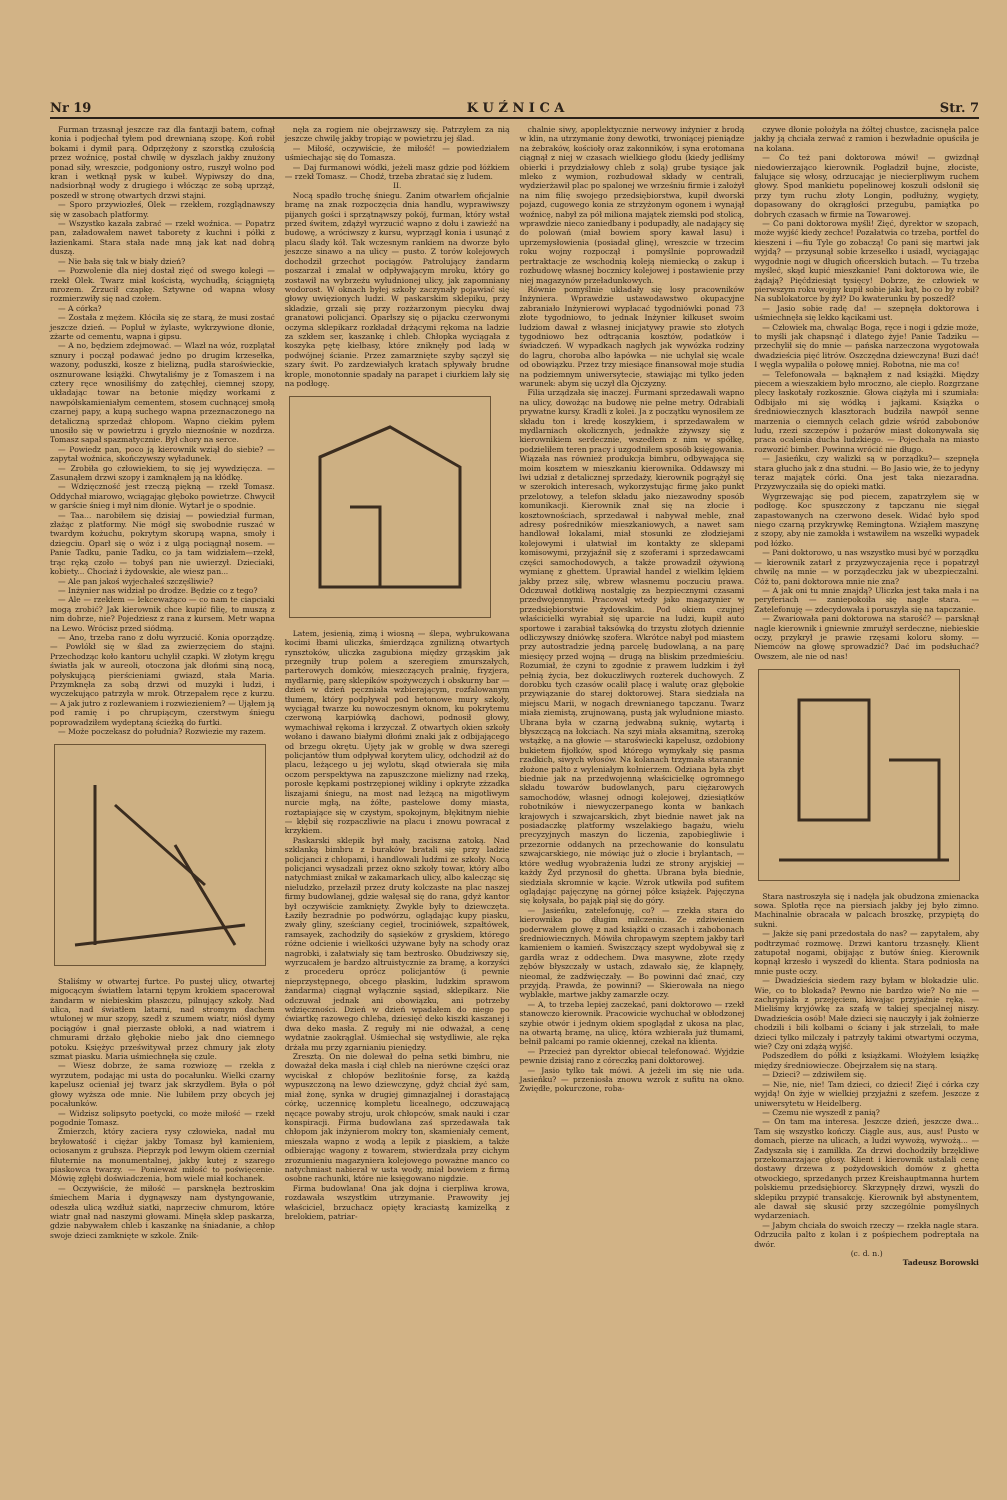Nr 19 K U Ź N I C A Str. 7
Furman trzasnął jeszcze raz dla fantazji batem, cofnął konia i podjechał tyłem pod drewnianą szopę. Koń robił bokami i dymił parą. Odprzężony z szorstką czułością przez woźnicę, postał chwilę w dyszlach jakby znużony ponad siły, wreszcie, podgoniony ostro, ruszył wolno pod kran i wetknął pysk w kubeł. Wypiwszy do dna, nadsiorbnął wody z drugiego i włócząc ze sobą uprząż, poszedł w stronę otwartych drzwi stajni.
— Sporo przywiozłeś, Olek — rzekłem, rozglądnawszy się w zasobach platformy.
— Wszystko kazała zabrać — rzekł woźnica. — Popatrz pan, załadowałem nawet taborety z kuchni i półki z łazienkami. Stara stała nade mną jak kat nad dobrą duszą.
— Nie bała się tak w biały dzień?
— Pozwolenie dla niej dostał zięć od swego kolegi — rzekł Olek. Twarz miał kościstą, wychudłą, ściągniętą mrozem. Zrzucił czapkę. Sztywne od wapna włosy rozmierzwiły się nad czołem.
— A córka?
— Została z mężem. Kłóciła się ze starą, że musi zostać jeszcze dzień. — Popluł w żylaste, wykrzywione dłonie, zżarte od cementu, wapna i gipsu.
— A no, będziem zdejmować. — Wlazł na wóz, rozplątał sznury i począł podawać jedno po drugim krzesełka, wazony, poduszki, kosze z bielizną, pudła staroświeckie, osznurowane książki. Chwytaliśmy je z Tomaszem i na cztery ręce wnosiliśmy do zatęchłej, ciemnej szopy, układając towar na betonie między workami z nawpółskamieniałym cementem, stosem cuchnącej smołą czarnej papy, a kupą suchego wapna przeznaczonego na detaliczną sprzedaż chłopom. Wapno ciekim pyłem unosiło się w powietrzu i gryzło nieznośnie w nozdrza. Tomasz sapał spazmatycznie. Był chory na serce.
— Powiedz pan, poco ją kierownik wziął do siebie? — zapytał woźnica, skończywszy wyładunek.
— Zrobiła go człowiekiem, to się jej wywdzięcza. — Zasunąłem drzwi szopy i zamknąłem ją na kłódkę.
— Wdzięczność jest rzeczą piękną — rzekł Tomasz. Oddychał miarowo, wciągając głęboko powietrze. Chwycił w garście śnieg i mył nim dłonie. Wytarł je o spodnie.
— Taa... narobiłem się dzisiaj — powiedział furman, złażąc z platformy. Nie mógł się swobodnie ruszać w twardym kożuchu, pokrytym skorupą wapna, smoły i dziegciu. Oparł się o wóz i z ulgą pociągnął nosem. — Panie Tadku, panie Tadku, co ja tam widziałem—rzekł, trąc ręką czoło — tobyś pan nie uwierzył. Dzieciaki, kobiety... Chociaż i żydowskie, ale wiesz pan...
— Ale pan jakoś wyjechałeś szczęśliwie?
— Inżynier nas widział po drodze. Będzie co z tego?
— Ale — rzekłem — lekceważąco — co nam te ciapciaki mogą zrobić? Jak kierownik chce kupić filię, to muszą z nim dobrze, nie? Pojedziesz z rana z kursem. Metr wapna na Lewo. Wrócisz przed siódmą.
— Ano, trzeba rano z dołu wyrzucić. Konia oporządzę. — Powlókł się w ślad za zwierzęciem do stajni. Przechodząc koło kantoru uchylił czapki. W złotym kręgu światła jak w aureoli, otoczona jak dłońmi siną nocą, połyskującą pierścieniami gwiazd, stała Maria. Przymknęła za sobą drzwi od muzyki i ludzi, i wyczekująco patrzyła w mrok. Otrzepałem ręce z kurzu. — A jak jutro z rozlewaniem i rozwiezieniem? — Ująłem ją pod ramię i po chrupiącym, czerstwym śniegu poprowadziłem wydeptaną ścieżką do furtki.
— Może poczekasz do południa? Rozwiezie my razem.
Staliśmy w otwartej furtce. Po pustej ulicy, otwartej migocącym światłem latarni tępym krokiem spacerował żandarm w niebieskim płaszczu, pilnujący szkoły. Nad ulica, nad światłem latarni, nad stromym dachem wtulonej w mur szopy, szedł z szumem wiatr, niósł dymy pociągów i gnał pierzaste obłoki, a nad wiatrem i chmurami drżało głębokie niebo jak dno ciemnego potoku. Księżyc prześwitywał przez chmury jak złoty szmat piasku. Maria uśmiechnęła się czule.
— Wiesz dobrze, że sama rozwiozę — rzekła z wyrzutem, podając mi usta do pocałunku. Wielki czarny kapelusz ocieniał jej twarz jak skrzydłem. Była o pół głowy wyższa ode mnie. Nie lubiłem przy obcych jej pocałunków.
— Widzisz solipsyto poetycki, co może miłość — rzekł pogodnie Tomasz.
Zmierzch, który zaciera rysy człowieka, nadał mu bryłowatość i ciężar jakby Tomasz był kamieniem, ociosanym z grubsza. Pieprzyk pod lewym okiem czerniał filuternie na monumentalnej, jakby kutej z szarego piaskowca twarzy. — Ponieważ miłość to poświęcenie. Mówię zgłębi doświadczenia, bom wiele miał kochanek.
— Oczywiście, że miłość — parsknęła beztroskim śmiechem Maria i dygnąwszy nam dystyngowanie, odeszła ulicą wzdłuż siatki, naprzeciw chmurom, które wiatr gnał nad naszymi głowami. Minęła sklep paskarza, gdzie nabywałem chleb i kaszankę na śniadanie, a chłop swoje dzieci zamknięte w szkole. Znik-
nęła za rogiem nie obejrzawszy się. Patrzyłem za nią jeszcze chwilę jakby tropiąc w powietrzu jej ślad.
— Miłość, oczywiście, że miłość! — powiedziałem uśmiechając się do Tomasza.
— Daj furmanowi wódki, jeżeli masz gdzie pod łóżkiem — rzekł Tomasz. — Chodź, trzeba zbratać się z ludem.
II.
Nocą spadło trochę śniegu. Zanim otwarłem oficjalnie bramę na znak rozpoczęcia dnia handlu, wyprawiwszy pijanych gości i sprzątnąwszy pokój, furman, który wstał przed świtem, zdążył wyrzucić wapno z dołu i zawieźć na budowę, a wróciwszy z kursu, wyprzągł konia i usunąć z placu ślady kół. Tak wczesnym rankiem na dworze było jeszcze sinawo a na ulicy — pusto. Z torów kolejowych dochodził grzechot pociągów. Patrolujący żandarm poszarzał i zmalał w odpływającym mroku, który go zostawił na wybrzeżu wyludnionej ulicy, jak zapomniany wodorost. W oknach byłej szkoły zaczynały pojawiać się głowy uwięzionych ludzi. W paskarskim sklepiku, przy skladzie, grzali się przy rozżarzonym piecyku dwaj granatowi policjanci. Oparłszy się o pijacku czerwonymi oczyma sklepikarz rozkładał drżącymi rękoma na ladzie za szkłem ser, kaszankę i chleb. Chłopka wyciągała z koszyka pętę kiełbasy, które zniknęły pod ladą w podwójnej ścianie. Przez zamarznięte szyby sączył się szary świt. Po zardzewiałych kratach spływały brudne krople, monotonnie spadały na parapet i ciurkiem lały się na podłogę.
Latem, jesienią, zimą i wiosną — ślepa, wybrukowana kocimi łbami uliczka, śmierdząca zgnilizną otwartych rynsztoków, uliczka zagubiona między grząskim jak przegniły trup polem a szeregiem zmurszałych, parterowych domków, mieszczących pralnię, fryzjera, mydlarnię, parę sklepików spożywczych i obskurny bar — dzień w dzień pęczniała wzbierającym, rozfalowanym tłumem, który podpływał pod betonowe mury szkoły, wyciągał twarze ku nowoczesnym oknom, ku pokrytemu czerwoną karpiówką dachowi, podnosił głowy, wymachiwał rękoma i krzyczał. Z otwartych okien szkoły wołano i dawano białymi dłońmi znaki jak z odbijającego od brzegu okrętu. Ujęty jak w groblę w dwa szeregi policjantów tłum odpływał korytem ulicy, odchodził aż do placu, leżącego u jej wylotu, skąd otwierała się miła oczom perspektywa na zapuszczone mielizny nad rzeką, porosłe kępkami postrzępionej wikliny i opkryte zżzadka liszajami śniegu, na most nad leżącą na migotliwym nurcie mgłą, na żółte, pastelowe domy miasta, roztapiające się w czystym, spokojnym, błękitnym niebie — kłębił się rozpaczliwie na placu i znowu powracał z krzykiem.
Paskarski sklepik był mały, zaciszna zatoką. Nad szklanką bimbru z buraków bratali się przy ladzie policjanci z chłopami, i handlowali ludźmi ze szkoły. Nocą policjanci wysadzali przez okno szkoły towar, który albo natychmiast znikał w zakamarkach ulicy, albo kalecząc się nieludzko, przełaził przez druty kolczaste na plac naszej firmy budowlanej, gdzie wałęsał się do rana, gdyż kantor był oczywiście zamknięty. Zwykle były to dziewczęta. Łaziły bezradnie po podwórzu, oglądając kupy piasku, zwały gliny, sześciany cegieł, trociniówek, szpałtówek, ramsayek, zachodziły do sąsieków z gryskiem, którego różne odcienie i wielkości używane były na schody oraz nagrobki, i załatwiały się tam beztrosko. Obudziwszy się, wyrzucałem je bardzo altruistycznie za bramę, a korzyści z procederu oprócz policjantów (i pewnie nieprzystępnego, obcego płaskim, ludzkim sprawom żandarma) ciągnął wyłącznie sąsiad, sklepikarz. Nie odczuwał jednak ani obowiązku, ani potrzeby wdzięczności. Dzień w dzień wpadałem do niego po ćwiartkę razowego chleba, dziesięć deko kiszki kaszanej i dwa deko masła. Z reguły mi nie odważał, a cenę wydatnie zaokrąglał. Uśmiechał się wstydliwie, ale ręka drżała mu przy zgarnianiu pieniędzy.
Zresztą. On nie dolewał do pełna setki bimbru, nie doważał deka masła i ciął chleb na nierówne części oraz wyciskał z chłopów bezlitośnie forsę, za każdą wypuszczoną na lewo dziewczynę, gdyż chciał żyć sam, miał żonę, synka w drugiej gimnazjalnej i dorastającą córkę, uczennicę kompletu licealnego, odczuwającą nęcące powaby stroju, urok chłopców, smak nauki i czar konspiracji. Firma budowlana zaś sprzedawała tak chłopom jak inżynierom mokry ton, skamieniały cement, mieszała wapno z wodą a lepik z piaskiem, a także odbierając wagony z towarem, stwierdzała przy cichym zrozumieniu magazyniera kolejowego poważne manco co natychmiast nabierał w usta wody, miał bowiem z firmą osobne rachunki, które nie księgowano nigdzie.
Firma budowlana! Ona jak dojna i cierpliwa krowa, rozdawała wszystkim utrzymanie. Prawowity jej właściciel, brzuchacz opięty kraciastą kamizelką z brelokiem, patriar-
chalnie siwy, apoplektycznie nerwowy inżynier z brodą w klin, na utrzymanie żony dewotki, trwoniącej pieniądze na żebraków, kościoły oraz zakonników, i syna erotomana ciągnął z niej w czasach wielkiego głodu (kiedy jedliśmy obierki i przydziałowy chleb z solą) grube tysiące jak mleko z wymion, rozbudował składy w centrali, wydzierżawił plac po spalonej we wrześniu firmie i założył na nim filię swojego przedsiębiorstwa, kupił dworski pojazd, cugowego konia ze strzyżonym ogonem i wynajął woźnicę, nabył za pół miliona majątek ziemski pod stolicą, wprawdzie nieco zaniedbany i podupadły, ale nadający się do polowań (miał bowiem spory kawał lasu) i uprzemysłowienia (posiadał glinę), wreszcie w trzecim roku wojny rozpoczął i pomyślnie poprowadził pertraktacje ze wschodnią koleją niemiecką o zakup i rozbudowę własnej bocznicy kolejowej i postawienie przy niej magazynów przeładunkowych.
Równie pomyślnie układały się losy pracowników Inżyniera. Wprawdzie ustawodawstwo okupacyjne zabraniało Inżynierowi wypłacać tygodniówki ponad 73 złote tygodniowo, to jednak Inżynier kilkuset swoim ludziom dawał z własnej inicjatywy prawie sto złotych tygodniowo bez odtrącania kosztów, podatków i świadczeń. W wypadkach nagłych jak wywózka rodziny do lagru, choroba albo łapówka — nie uchylał się wcale od obowiązku. Przez trzy miesiące finansował moje studia na podziemnym uniwersytecie, stawiając mi tylko jeden warunek: abym się uczył dla Ojczyzny.
Filia urządzała się inaczej. Furmani sprzedawali wapno na ulicy, dowożąc na budowę nie pełne metry. Odrabiali prywatne kursy. Kradli z kolei. Ja z początku wynosiłem ze składu ton i kredę koszykiem, i sprzedawałem w mydlarniach okolicznych, jednakże zżywszy się z kierownikiem serdecznie, wszedłem z nim w spółkę, podzieliłem teren pracy i uzgodniłem sposób księgowania. Wiązała nas również produkcja bimbru, odbywająca się moim kosztem w mieszkaniu kierownika. Oddawszy mi lwi udział z detalicznej sprzedaży, kierownik pogrążył się w szerokich interesach, wykorzystując firmę jako punkt przelotowy, a telefon składu jako niezawodny sposób komunikacji. Kierownik znał się na złocie i kosztownościach, sprzedawał i nabywał meble, znał adresy pośredników mieszkaniowych, a nawet sam handlował lokalami, miał stosunki ze złodziejami kolejowymi i ułatwiał im kontakty ze sklepami komisowymi, przyjaźnił się z szoferami i sprzedawcami części samochodowych, a także prowadził ożywioną wymianę z ghettem. Uprawiał handel z wielkim lękiem jakby przez siłę, wbrew własnemu poczuciu prawa. Odczuwał dotkliwą nostalgię za bezpiecznymi czasami przedwojennymi. Pracował wtedy jako magazynier w przedsiębiorstwie żydowskim. Pod okiem czujnej właścicielki wyrabiał się uparcie na ludzi, kupił auto sportowe i zarabiał taksówką do trzystu złotych dziennie odliczywszy dniówkę szofera. Wkrótce nabył pod miastem przy autostradzie jedną parcelę budowlaną, a na parę miesięcy przed wojną — drugą na bliskim przedmieściu. Rozumiał, że czyni to zgodnie z prawem ludzkim i żył pełnią życia, bez dokuczliwych rozterek duchowych. Z dorobku tych czasów ocalił placę i walutę oraz głębokie przywiązanie do starej doktorowej. Stara siedziała na miejscu Marii, w nogach drewnianego tapczanu. Twarz miała ziemistą, zrujnowaną, pustą jak wyludnione miasto. Ubrana była w czarną jedwabną suknię, wytartą i błyszczącą na łokciach. Na szyi miała aksamitną, szeroką wstążkę, a na głowie — staroświecki kapelusz, ozdobiony bukietem fijołków, spod którego wymykały się pasma rzadkich, siwych włosów. Na kolanach trzymała starannie złożone palto z wyleniałym kołnierzem. Odziana była zbyt biednie jak na przedwojenną właścicielkę ogromnego składu towarów budowlanych, paru ciężarowych samochodów, własnej odnogi kolejowej, dziesiątków robotników i niewyczerpanego konta w bankach krajowych i szwajcarskich, zbyt biednie nawet jak na posiadaczkę platformy wszelakiego bagażu, wielu precyzyjnych maszyn do liczenia, zapobiegliwie i przezornie oddanych na przechowanie do konsulatu szwajcarskiego, nie mówiąc już o złocie i brylantach, — które według wyobrażenia ludzi ze strony aryjskiej — każdy Żyd przynosił do ghetta. Ubrana była biednie, siedziała skromnie w kącie. Wzrok utkwiła pod sufitem oglądając pajęczynę na górnej półce książek. Pajęczyna się kołysała, bo pająk piął się do góry.
— Jasieńku, zatelefonuję, co? — rzekła stara do kierownika po długim milczeniu. Ze zdziwieniem poderwałem głowę z nad książki o czasach i zabobonach średniowiecznych. Mówiła chropawym szeptem jakby tarł kamieniem o kamień. Świszczący szept wydobywał się z gardła wraz z oddechem. Dwa masywne, złote rzędy zębów błyszczały w ustach, zdawało się, że klapnęły, nieomal, że zadźwięczały. — Bo powinni dać znać, czy przyjdą. Prawda, że powinni? — Skierowała na niego wyblakłe, martwe jakby zamarzłe oczy.
— A, to trzeba lepiej zaczekać, pani doktorowo — rzekł stanowczo kierownik. Pracowicie wychuchał w obłodzonej szybie otwór i jednym okiem spoglądał z ukosa na plac, na otwartą bramę, na ulicę, która wzbierała już tłumami, bełnił palcami po ramie okiennej, czekał na klienta.
— Przecież pan dyrektor obiecał telefonować. Wyjdzie pewnie dzisiaj rano z córeczką pani doktorowej.
— Jasio tylko tak mówi. A jeżeli im się nie uda. Jasieńku? — przeniosła znowu wzrok z sufitu na okno. Zwiędłe, pokurczone, roba-
czywe dłonie położyła na żółtej chustce, zacisnęła palce jakby ją chciała zerwać z ramion i bezwładnie opuściła je na kolana.
— Co też pani doktorowa mówi! — gwizdnął niedowierzająco kierownik. Pogładził bujne, złociste, falujące się włosy, odrzucając je niecierpliwym ruchem głowy. Spod mankietu popelinowej koszuli odsłonił się przy tym ruchu złoty Longin, podłużny, wygięty, dopasowany do okrągłości przegubu, pamiątka po dobrych czasach w firmie na Towarowej.
— Co pani doktorowa myśli! Zięć, dyrektor w szopach, może wyjść kiedy zechce! Pozałatwia co trzeba, portfel do kieszeni i —fiu Tyle go zobaczą! Co pani się martwi jak wyjdą? — przysunął sobie krzesełko i usiadł, wyciągając wygodnie nogi w długich oficerskich butach. — Tu trzeba myśleć, skąd kupić mieszkanie! Pani doktorowa wie, ile żądają? Pięćdziesiąt tysięcy! Dobrze, że człowiek w pierwszym roku wojny kupił sobie jaki kąt, bo co by robił? Na sublokatorce by żył? Do kwaterunku by poszedł?
— Jasio sobie radę da! — szepnęła doktorowa i uśmiechnęła się lekko kącikami ust.
— Człowiek ma, chwaląc Boga, ręce i nogi i gdzie może, to myśli jak chapsnąć i dlatego żyje! Panie Tadziku — przechylił się do mnie — pańska narzeczona wygotowała dwadzieścia pięć litrów. Oszczędna dziewczyna! Buzi dać! I węgla wypaliła o połowę mniej. Robotna, nie ma co!
— Telefonowała — bąknąłem z nad książki. Między piecem a wieszakiem było mroczno, ale ciepło. Rozgrzane plecy łaskotały rozkosznie. Głowa ciążyła mi i szumiała: Odbijało mi się wódką i jajkami. Książka o średniowiecznych klasztorach budziła nawpół senne marzenia o ciemnych celach gdzie wśród zabobonów ludu, rzezi szczepów i pożarów miast dokonywała się praca ocalenia ducha ludzkiego. — Pojechała na miasto rozwozić bimber. Powinna wrócić nie długo.
— Jasieńku, czy walizki są w porządku?— szepnęła stara głucho jak z dna studni. — Bo Jasio wie, że to jedyny teraz majątek córki. Ona jest taka niezaradna. Przyzwyczaiła się do opieki matki.
Wygrzewając się pod piecem, zapatrzyłem się w podłogę. Koc spuszczony z tapczanu nie sięgał zapastowanych na czerwono desek. Widać było spod niego czarną przykrywkę Remingtona. Wziąłem maszynę z szopy, aby nie zamokła i wstawiłem na wszelki wypadek pod łóżko.
— Pani doktorowo, u nas wszystko musi być w porządku — kierownik zatarł z przyzwyczajenia ręce i popatrzył chwilę na mnie — w porządeczku jak w ubezpieczalni. Cóż to, pani doktorowa mnie nie zna?
— A jak oni tu mnie znajdą? Uliczka jest taka mała i na peryferiach — zaniepokoiła się nagle stara. — Zatelefonuję — zdecydowała i poruszyła się na tapczanie.
— Zwariowała pani doktorowa na starość? — parsknął nagle kierownik i gniewnie zmrużył serdeczne, niebieskie oczy, przykrył je prawie rzęsami koloru słomy. — Niemców na głowę sprowadzić? Dać im podsłuchać? Owszem, ale nie od nas!
Stara nastroszyła się i nadęła jak obudzona zmienacka sowa. Splotła ręce na piersiach jakby jej było zimno. Machinalnie obracała w palcach broszkę, przypiętą do sukni.
— Jakże się pani przedostała do nas? — zapytałem, aby podtrzymać rozmowę. Drzwi kantoru trzasnęły. Klient zatupotał nogami, obijając z butów śnieg. Kierownik kopnął krzesło i wyszedł do klienta. Stara podniosła na mnie puste oczy.
— Dwadzieścia siedem razy byłam w blokadzie ulic. Wie, co to blokada? Pewno nie bardzo wie? No nie — zachrypiała z przejęciem, kiwając przyjaźnie ręką. — Mieliśmy kryjówkę za szafą w takiej specjalnej niszy. Dwadzieścia osób! Małe dzieci się nauczyły i jak żołnierze chodzili i bili kolbami o ściany i jak strzelali, to małe dzieci tylko milczały i patrzyły takimi otwartymi oczyma, wie? Czy oni zdążą wyjść.
Podszedłem do półki z książkami. Włożyłem książkę między średniowiecze. Obejrzałem się na starą.
— Dzieci? — zdziwiłem się.
— Nie, nie, nie! Tam dzieci, co dzieci! Zięć i córka czy wyjdą! On żyje w wielkiej przyjaźni z szefem. Jeszcze z uniwersytetu w Heidelberg.
— Czemu nie wyszedł z panią?
— On tam ma interesa. Jeszcze dzień, jeszcze dwa... Tam się wszystko kończy. Ciągle aus, aus, aus! Pusto w domach, pierze na ulicach, a ludzi wywożą, wywożą... — Zadyszała się i zamilkła. Za drzwi dochodziły brzękliwe przekomarzające głosy. Klient i kierownik ustalali cenę dostawy drzewa z pożydowskich domów z ghetta otwockiego, sprzedanych przez Kreishauptmanna hurtem polskiemu przedsiębiorcy. Skrzypnęły drzwi, wyszli do sklepiku przypić transakcję. Kierownik był abstynentem, ale dawał się skusić przy szczególnie pomyślnych wydarzeniach.
— Jabym chciała do swoich rzeczy — rzekła nagle stara. Odrzuciła palto z kolan i z pośpiechem podreptała na dwór.
(c. d. n.)
Tadeusz Borowski